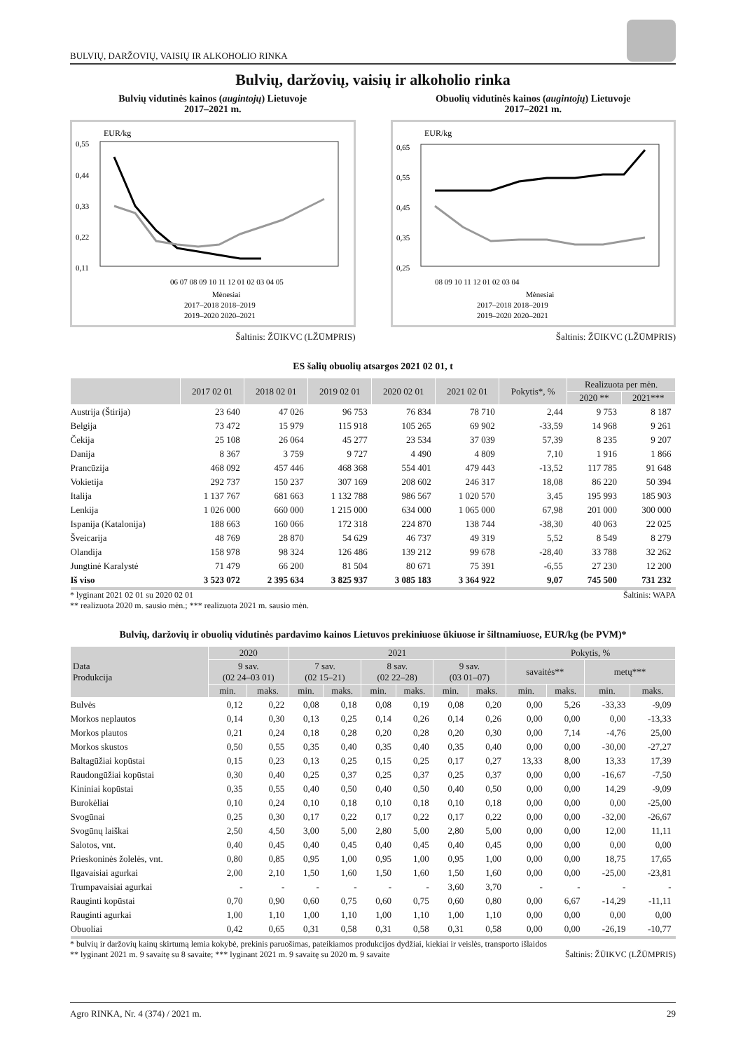BULVIŲ, DARŽOVIŲ, VAISIŲ IR ALKOHOLIO RINKA
Bulvių, daržovių, vaisių ir alkoholio rinka
Bulvių vidutinės kainos (augintojų) Lietuvoje
2017–2021 m.
EUR/kg
0,55
0,44
0,33
0,22
0,11
06 07 08 09 10 11 12 01 02 03 04 05
Mėnesiai
2017–2018 2018–2019
2019–2020 2020–2021
Šaltinis: ŽŪIKVC (LŽŪMPRIS)
Obuolių vidutinės kainos (augintojų) Lietuvoje
2017–2021 m.
EUR/kg
0,65
0,55
0,45
0,35
0,25
08 09 10 11 12 01 02 03 04
Mėnesiai
2017–2018 2018–2019
2019–2020 2020–2021
Šaltinis: ŽŪIKVC (LŽŪMPRIS)
ES šalių obuolių atsargos 2021 02 01, t
| | 2017 02 01 | 2018 02 01 | 2019 02 01 | 2020 02 01 | 2021 02 01 | Pokytis*, % | Realizuota per mėn. | |
| --- | --- | --- | --- | --- | --- | --- | --- | --- |
| | | | | | | | 2020 ** | 2021*** |
| Austrija (Štirija) | 23 640 | 47 026 | 96 753 | 76 834 | 78 710 | 2,44 | 9 753 | 8 187 |
| Belgija | 73 472 | 15 979 | 115 918 | 105 265 | 69 902 | -33,59 | 14 968 | 9 261 |
| Čekija | 25 108 | 26 064 | 45 277 | 23 534 | 37 039 | 57,39 | 8 235 | 9 207 |
| Danija | 8 367 | 3 759 | 9 727 | 4 490 | 4 809 | 7,10 | 1 916 | 1 866 |
| Prancūzija | 468 092 | 457 446 | 468 368 | 554 401 | 479 443 | -13,52 | 117 785 | 91 648 |
| Vokietija | 292 737 | 150 237 | 307 169 | 208 602 | 246 317 | 18,08 | 86 220 | 50 394 |
| Italija | 1 137 767 | 681 663 | 1 132 788 | 986 567 | 1 020 570 | 3,45 | 195 993 | 185 903 |
| Lenkija | 1 026 000 | 660 000 | 1 215 000 | 634 000 | 1 065 000 | 67,98 | 201 000 | 300 000 |
| Ispanija (Katalonija) | 188 663 | 160 066 | 172 318 | 224 870 | 138 744 | -38,30 | 40 063 | 22 025 |
| Šveicarija | 48 769 | 28 870 | 54 629 | 46 737 | 49 319 | 5,52 | 8 549 | 8 279 |
| Olandija | 158 978 | 98 324 | 126 486 | 139 212 | 99 678 | -28,40 | 33 788 | 32 262 |
| Jungtinė Karalystė | 71 479 | 66 200 | 81 504 | 80 671 | 75 391 | -6,55 | 27 230 | 12 200 |
| Iš viso | 3 523 072 | 2 395 634 | 3 825 937 | 3 085 183 | 3 364 922 | 9,07 | 745 500 | 731 232 |
* lyginant 2021 02 01 su 2020 02 01
** realizuota 2020 m. sausio mėn.; *** realizuota 2021 m. sausio mėn. Šaltinis: WAPA
Bulvių, daržovių ir obuolių vidutinės pardavimo kainos Lietuvos prekiniuose ūkiuose ir šiltnamiuose, EUR/kg (be PVM)*
| Data Produkcija | 2020 | | 2021 | | | | | | Pokytis, % | | | |
| --- | --- | --- | --- | --- | --- | --- | --- | --- | --- | --- | --- | --- |
| | 9 sav. (02 24–03 01) | | 7 sav. (02 15–21) | | 8 sav. (02 22–28) | | 9 sav. (03 01–07) | | savaitės** | | metų*** | |
| | min. | maks. | min. | maks. | min. | maks. | min. | maks. | min. | maks. | min. | maks. |
| Bulvės | 0,12 | 0,22 | 0,08 | 0,18 | 0,08 | 0,19 | 0,08 | 0,20 | 0,00 | 5,26 | -33,33 | -9,09 |
| Morkos neplautos | 0,14 | 0,30 | 0,13 | 0,25 | 0,14 | 0,26 | 0,14 | 0,26 | 0,00 | 0,00 | 0,00 | -13,33 |
| Morkos plautos | 0,21 | 0,24 | 0,18 | 0,28 | 0,20 | 0,28 | 0,20 | 0,30 | 0,00 | 7,14 | -4,76 | 25,00 |
| Morkos skustos | 0,50 | 0,55 | 0,35 | 0,40 | 0,35 | 0,40 | 0,35 | 0,40 | 0,00 | 0,00 | -30,00 | -27,27 |
| Baltagūžiai kopūstai | 0,15 | 0,23 | 0,13 | 0,25 | 0,15 | 0,25 | 0,17 | 0,27 | 13,33 | 8,00 | 13,33 | 17,39 |
| Raudongūžiai kopūstai | 0,30 | 0,40 | 0,25 | 0,37 | 0,25 | 0,37 | 0,25 | 0,37 | 0,00 | 0,00 | -16,67 | -7,50 |
| Kininiai kopūstai | 0,35 | 0,55 | 0,40 | 0,50 | 0,40 | 0,50 | 0,40 | 0,50 | 0,00 | 0,00 | 14,29 | -9,09 |
| Burokėliai | 0,10 | 0,24 | 0,10 | 0,18 | 0,10 | 0,18 | 0,10 | 0,18 | 0,00 | 0,00 | 0,00 | -25,00 |
| Svogūnai | 0,25 | 0,30 | 0,17 | 0,22 | 0,17 | 0,22 | 0,17 | 0,22 | 0,00 | 0,00 | -32,00 | -26,67 |
| Svogūnų laiškai | 2,50 | 4,50 | 3,00 | 5,00 | 2,80 | 5,00 | 2,80 | 5,00 | 0,00 | 0,00 | 12,00 | 11,11 |
| Salotos, vnt. | 0,40 | 0,45 | 0,40 | 0,45 | 0,40 | 0,45 | 0,40 | 0,45 | 0,00 | 0,00 | 0,00 | 0,00 |
| Prieskoninės žolelės, vnt. | 0,80 | 0,85 | 0,95 | 1,00 | 0,95 | 1,00 | 0,95 | 1,00 | 0,00 | 0,00 | 18,75 | 17,65 |
| Ilgavaisiai agurkai | 2,00 | 2,10 | 1,50 | 1,60 | 1,50 | 1,60 | 1,50 | 1,60 | 0,00 | 0,00 | -25,00 | -23,81 |
| Trumpavaisiai agurkai | - | - | - | - | - | - | 3,60 | 3,70 | - | - | - | - |
| Rauginti kopūstai | 0,70 | 0,90 | 0,60 | 0,75 | 0,60 | 0,75 | 0,60 | 0,80 | 0,00 | 6,67 | -14,29 | -11,11 |
| Rauginti agurkai | 1,00 | 1,10 | 1,00 | 1,10 | 1,00 | 1,10 | 1,00 | 1,10 | 0,00 | 0,00 | 0,00 | 0,00 |
| Obuoliai | 0,42 | 0,65 | 0,31 | 0,58 | 0,31 | 0,58 | 0,31 | 0,58 | 0,00 | 0,00 | -26,19 | -10,77 |
* bulvių ir daržovių kainų skirtumą lemia kokybė, prekinis paruošimas, pateikiamos produkcijos dydžiai, kiekiai ir veislės, transporto išlaidos
** lyginant 2021 m. 9 savaitę su 8 savaite; *** lyginant 2021 m. 9 savaitę su 2020 m. 9 savaite
Šaltinis: ŽŪIKVC (LŽŪMPRIS)
Agro RINKA, Nr. 4 (374) / 2021 m. 29